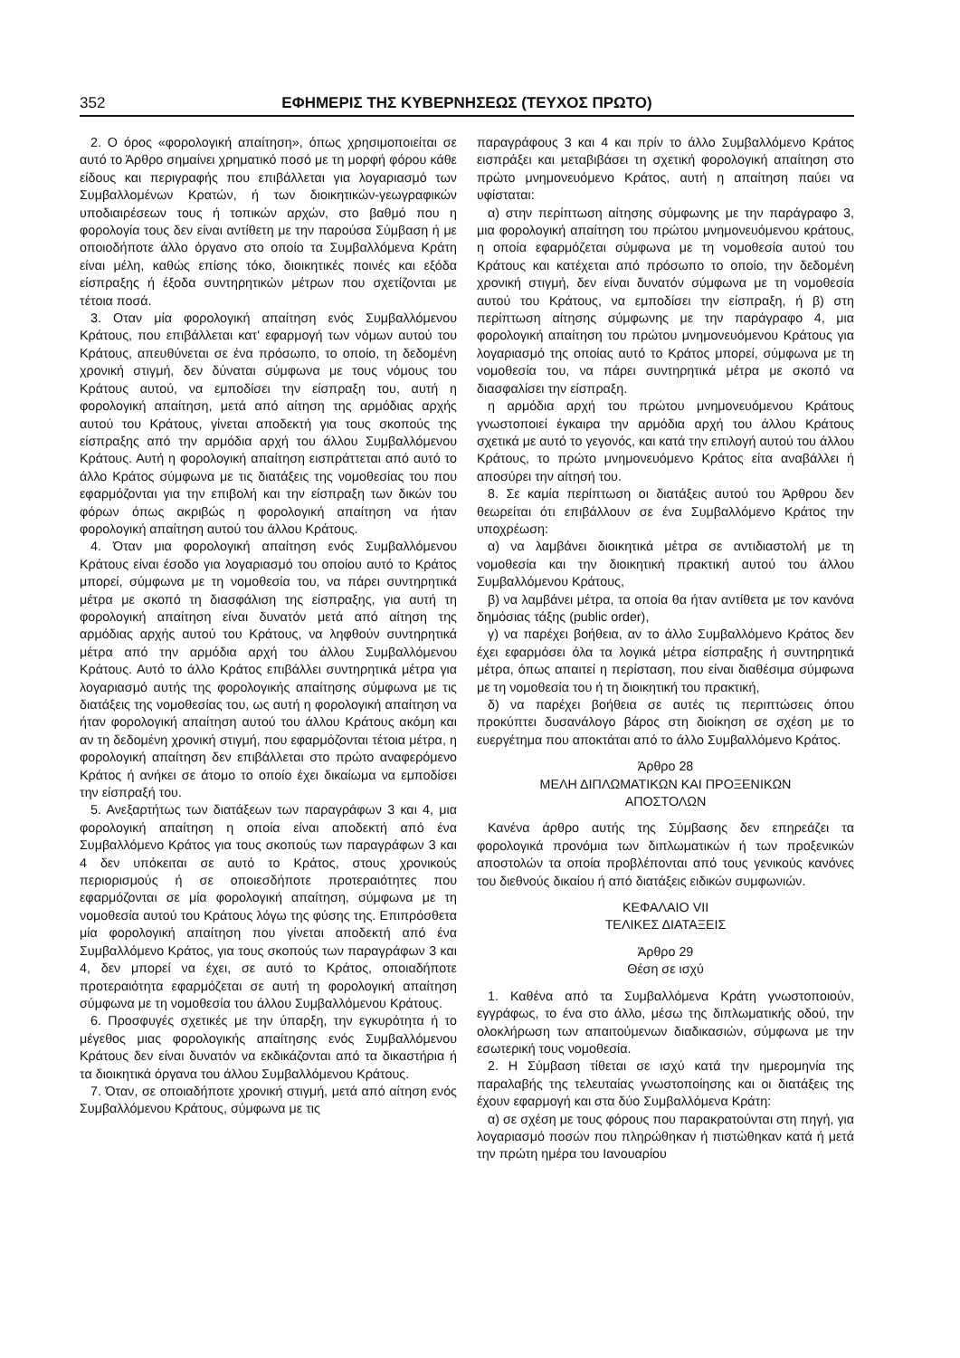352 ΕΦΗΜΕΡΙΣ ΤΗΣ ΚΥΒΕΡΝΗΣΕΩΣ (ΤΕΥΧΟΣ ΠΡΩΤΟ)
2. Ο όρος «φορολογική απαίτηση», όπως χρησιμοποιείται σε αυτό το Άρθρο σημαίνει χρηματικό ποσό με τη μορφή φόρου κάθε είδους και περιγραφής που επιβάλλεται για λογαριασμό των Συμβαλλομένων Κρατών, ή των διοικητικών-γεωγραφικών υποδιαιρέσεων τους ή τοπικών αρχών, στο βαθμό που η φορολογία τους δεν είναι αντίθετη με την παρούσα Σύμβαση ή με οποιοδήποτε άλλο όργανο στο οποίο τα Συμβαλλόμενα Κράτη είναι μέλη, καθώς επίσης τόκο, διοικητικές ποινές και εξόδα είσπραξης ή έξοδα συντηρητικών μέτρων που σχετίζονται με τέτοια ποσά.
3. Οταν μία φορολογική απαίτηση ενός Συμβαλλόμενου Κράτους, που επιβάλλεται κατ' εφαρμογή των νόμων αυτού του Κράτους, απευθύνεται σε ένα πρόσωπο, το οποίο, τη δεδομένη χρονική στιγμή, δεν δύναται σύμφωνα με τους νόμους του Κράτους αυτού, να εμποδίσει την είσπραξη του, αυτή η φορολογική απαίτηση, μετά από αίτηση της αρμόδιας αρχής αυτού του Κράτους, γίνεται αποδεκτή για τους σκοπούς της είσπραξης από την αρμόδια αρχή του άλλου Συμβαλλόμενου Κράτους. Αυτή η φορολογική απαίτηση εισπράττεται από αυτό το άλλο Κράτος σύμφωνα με τις διατάξεις της νομοθεσίας του που εφαρμόζονται για την επιβολή και την είσπραξη των δικών του φόρων όπως ακριβώς η φορολογική απαίτηση να ήταν φορολογική απαίτηση αυτού του άλλου Κράτους.
4. Όταν μια φορολογική απαίτηση ενός Συμβαλλόμενου Κράτους είναι έσοδο για λογαριασμό του οποίου αυτό το Κράτος μπορεί, σύμφωνα με τη νομοθεσία του, να πάρει συντηρητικά μέτρα με σκοπό τη διασφάλιση της είσπραξης, για αυτή τη φορολογική απαίτηση είναι δυνατόν μετά από αίτηση της αρμόδιας αρχής αυτού του Κράτους, να ληφθούν συντηρητικά μέτρα από την αρμόδια αρχή του άλλου Συμβαλλόμενου Κράτους. Αυτό το άλλο Κράτος επιβάλλει συντηρητικά μέτρα για λογαριασμό αυτής της φορολογικής απαίτησης σύμφωνα με τις διατάξεις της νομοθεσίας του, ως αυτή η φορολογική απαίτηση να ήταν φορολογική απαίτηση αυτού του άλλου Κράτους ακόμη και αν τη δεδομένη χρονική στιγμή, που εφαρμόζονται τέτοια μέτρα, η φορολογική απαίτηση δεν επιβάλλεται στο πρώτο αναφερόμενο Κράτος ή ανήκει σε άτομο το οποίο έχει δικαίωμα να εμποδίσει την είσπραξή του.
5. Ανεξαρτήτως των διατάξεων των παραγράφων 3 και 4, μια φορολογική απαίτηση η οποία είναι αποδεκτή από ένα Συμβαλλόμενο Κράτος για τους σκοπούς των παραγράφων 3 και 4 δεν υπόκειται σε αυτό το Κράτος, στους χρονικούς περιορισμούς ή σε οποιεσδήποτε προτεραιότητες που εφαρμόζονται σε μία φορολογική απαίτηση, σύμφωνα με τη νομοθεσία αυτού του Κράτους λόγω της φύσης της. Επιπρόσθετα μία φορολογική απαίτηση που γίνεται αποδεκτή από ένα Συμβαλλόμενο Κράτος, για τους σκοπούς των παραγράφων 3 και 4, δεν μπορεί να έχει, σε αυτό το Κράτος, οποιαδήποτε προτεραιότητα εφαρμόζεται σε αυτή τη φορολογική απαίτηση σύμφωνα με τη νομοθεσία του άλλου Συμβαλλόμενου Κράτους.
6. Προσφυγές σχετικές με την ύπαρξη, την εγκυρότητα ή το μέγεθος μιας φορολογικής απαίτησης ενός Συμβαλλόμενου Κράτους δεν είναι δυνατόν να εκδικάζονται από τα δικαστήρια ή τα διοικητικά όργανα του άλλου Συμβαλλόμενου Κράτους.
7. Όταν, σε οποιαδήποτε χρονική στιγμή, μετά από αίτηση ενός Συμβαλλόμενου Κράτους, σύμφωνα με τις
παραγράφους 3 και 4 και πρίν το άλλο Συμβαλλόμενο Κράτος εισπράξει και μεταβιβάσει τη σχετική φορολογική απαίτηση στο πρώτο μνημονευόμενο Κράτος, αυτή η απαίτηση παύει να υφίσταται:
α) στην περίπτωση αίτησης σύμφωνης με την παράγραφο 3, μια φορολογική απαίτηση του πρώτου μνημονευόμενου κράτους, η οποία εφαρμόζεται σύμφωνα με τη νομοθεσία αυτού του Κράτους και κατέχεται από πρόσωπο το οποίο, την δεδομένη χρονική στιγμή, δεν είναι δυνατόν σύμφωνα με τη νομοθεσία αυτού του Κράτους, να εμποδίσει την είσπραξη, ή β) στη περίπτωση αίτησης σύμφωνης με την παράγραφο 4, μια φορολογική απαίτηση του πρώτου μνημονευόμενου Κράτους για λογαριασμό της οποίας αυτό το Κράτος μπορεί, σύμφωνα με τη νομοθεσία του, να πάρει συντηρητικά μέτρα με σκοπό να διασφαλίσει την είσπραξη.
η αρμόδια αρχή του πρώτου μνημονευόμενου Κράτους γνωστοποιεί έγκαιρα την αρμόδια αρχή του άλλου Κράτους σχετικά με αυτό το γεγονός, και κατά την επιλογή αυτού του άλλου Κράτους, το πρώτο μνημονευόμενο Κράτος είτα αναβάλλει ή αποσύρει την αίτησή του.
8. Σε καμία περίπτωση οι διατάξεις αυτού του Άρθρου δεν θεωρείται ότι επιβάλλουν σε ένα Συμβαλλόμενο Κράτος την υποχρέωση:
α) να λαμβάνει διοικητικά μέτρα σε αντιδιαστολή με τη νομοθεσία και την διοικητική πρακτική αυτού του άλλου Συμβαλλόμενου Κράτους,
β) να λαμβάνει μέτρα, τα οποία θα ήταν αντίθετα με τον κανόνα δημόσιας τάξης (public order),
γ) να παρέχει βοήθεια, αν το άλλο Συμβαλλόμενο Κράτος δεν έχει εφαρμόσει όλα τα λογικά μέτρα είσπραξης ή συντηρητικά μέτρα, όπως απαιτεί η περίσταση, που είναι διαθέσιμα σύμφωνα με τη νομοθεσία του ή τη διοικητική του πρακτική,
δ) να παρέχει βοήθεια σε αυτές τις περιπτώσεις όπου προκύπτει δυσανάλογο βάρος στη διοίκηση σε σχέση με το ευεργέτημα που αποκτάται από το άλλο Συμβαλλόμενο Κράτος.
Άρθρο 28
ΜΕΛΗ ΔΙΠΛΩΜΑΤΙΚΩΝ ΚΑΙ ΠΡΟΞΕΝΙΚΩΝ
ΑΠΟΣΤΟΛΩΝ
Κανένα άρθρο αυτής της Σύμβασης δεν επηρεάζει τα φορολογικά προνόμια των διπλωματικών ή των προξενικών αποστολών τα οποία προβλέπονται από τους γενικούς κανόνες του διεθνούς δικαίου ή από διατάξεις ειδικών συμφωνιών.
ΚΕΦΑΛΑΙΟ VII
ΤΕΛΙΚΕΣ ΔΙΑΤΑΞΕΙΣ
Άρθρο 29
Θέση σε ισχύ
1. Καθένα από τα Συμβαλλόμενα Κράτη γνωστοποιούν, εγγράφως, το ένα στο άλλο, μέσω της διπλωματικής οδού, την ολοκλήρωση των απαιτούμενων διαδικασιών, σύμφωνα με την εσωτερική τους νομοθεσία.
2. Η Σύμβαση τίθεται σε ισχύ κατά την ημερομηνία της παραλαβής της τελευταίας γνωστοποίησης και οι διατάξεις της έχουν εφαρμογή και στα δύο Συμβαλλόμενα Κράτη:
α) σε σχέση με τους φόρους που παρακρατούνται στη πηγή, για λογαριασμό ποσών που πληρώθηκαν ή πιστώθηκαν κατά ή μετά την πρώτη ημέρα του Ιανουαρίου